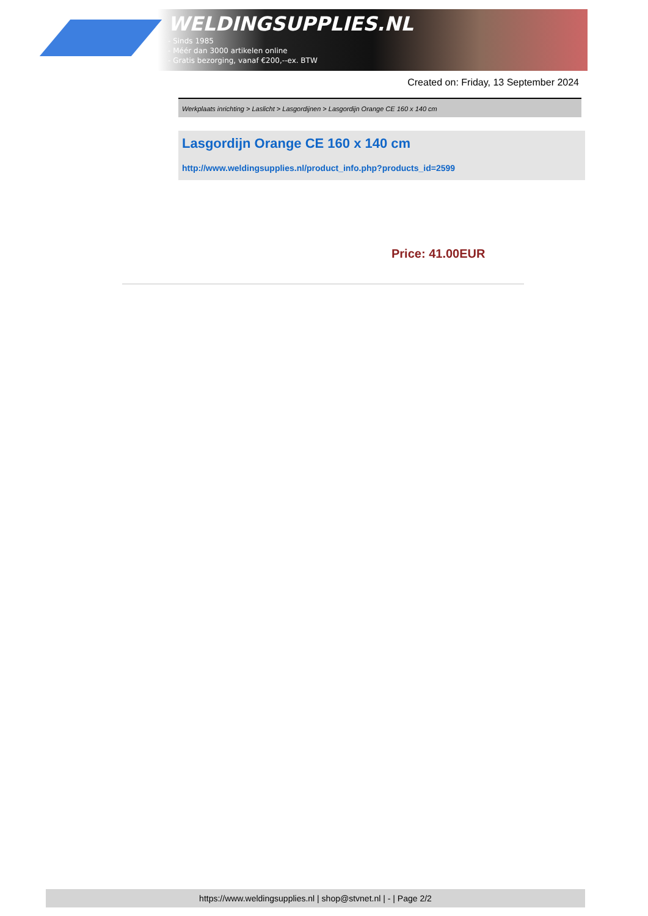WELDINGSUPPLIES.NL
- Sinds 1985
- Méér dan 3000 artikelen online
- Gratis bezorging, vanaf €200,--ex. BTW
Created on: Friday, 13 September 2024
Werkplaats inrichting > Laslicht > Lasgordijnen > Lasgordijn Orange CE 160 x 140 cm
Lasgordijn Orange CE 160 x 140 cm
http://www.weldingsupplies.nl/product_info.php?products_id=2599
Price: 41.00EUR
https://www.weldingsupplies.nl | shop@stvnet.nl | - | Page 2/2